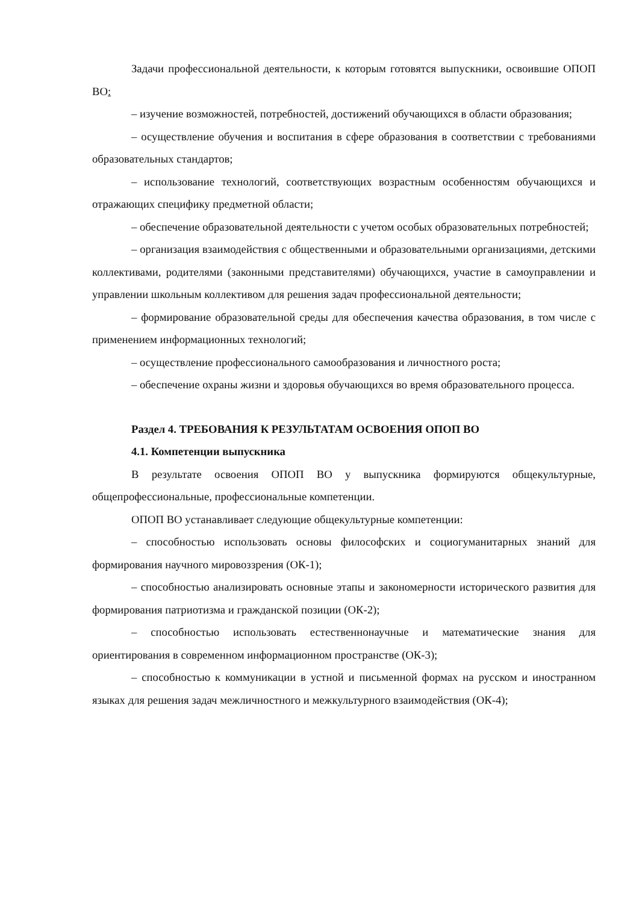Задачи профессиональной деятельности, к которым готовятся выпускники, освоившие ОПОП ВО:
– изучение возможностей, потребностей, достижений обучающихся в области образования;
– осуществление обучения и воспитания в сфере образования в соответствии с требованиями образовательных стандартов;
– использование технологий, соответствующих возрастным особенностям обучающихся и отражающих специфику предметной области;
– обеспечение образовательной деятельности с учетом особых образовательных потребностей;
– организация взаимодействия с общественными и образовательными организациями, детскими коллективами, родителями (законными представителями) обучающихся, участие в самоуправлении и управлении школьным коллективом для решения задач профессиональной деятельности;
– формирование образовательной среды для обеспечения качества образования, в том числе с применением информационных технологий;
– осуществление профессионального самообразования и личностного роста;
– обеспечение охраны жизни и здоровья обучающихся во время образовательного процесса.
Раздел 4. ТРЕБОВАНИЯ К РЕЗУЛЬТАТАМ ОСВОЕНИЯ ОПОП ВО
4.1. Компетенции выпускника
В результате освоения ОПОП ВО у выпускника формируются общекультурные, общепрофессиональные, профессиональные компетенции.
ОПОП ВО устанавливает следующие общекультурные компетенции:
– способностью использовать основы философских и социогуманитарных знаний для формирования научного мировоззрения (ОК-1);
– способностью анализировать основные этапы и закономерности исторического развития для формирования патриотизма и гражданской позиции (ОК-2);
– способностью использовать естественнонаучные и математические знания для ориентирования в современном информационном пространстве (ОК-3);
– способностью к коммуникации в устной и письменной формах на русском и иностранном языках для решения задач межличностного и межкультурного взаимодействия (ОК-4);